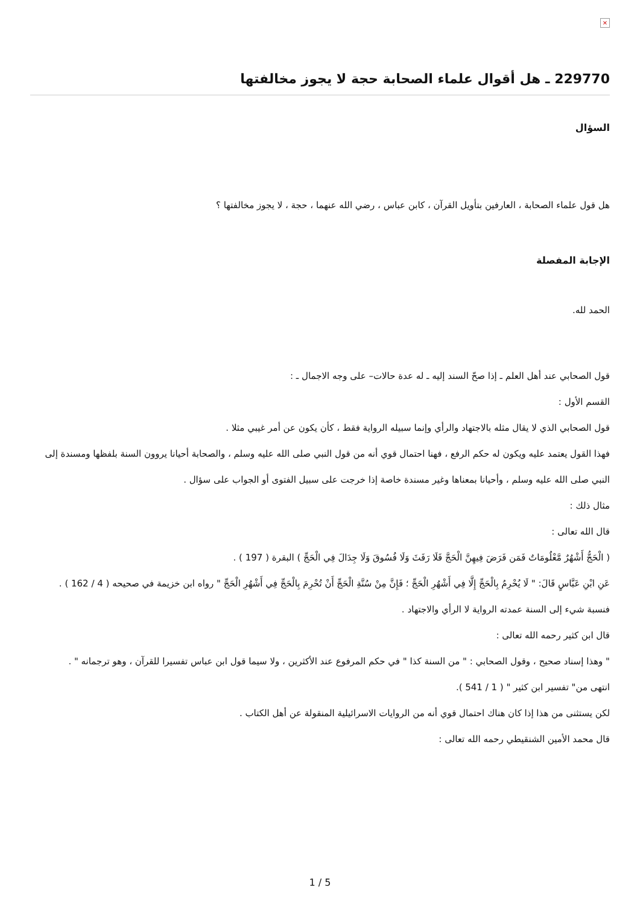×
229770 ـ هل أقوال علماء الصحابة حجة لا يجوز مخالفتها
السؤال
هل قول علماء الصحابة ، العارفين بتأويل القرآن ، كابن عباس ، رضي الله عنهما ، حجة ، لا يجوز مخالفتها ؟
الإجابة المفصلة
الحمد لله.
قول الصحابي عند أهل العلم ـ إذا صحّ السند إليه ـ له عدة حالات– على وجه الاجمال ـ :
القسم الأول :
قول الصحابي الذي لا يقال مثله بالاجتهاد والرأي وإنما سبيله الرواية فقط ، كأن يكون عن أمر غيبي مثلا .
فهذا القول يعتمد عليه ويكون له حكم الرفع ، فهنا احتمال قوي أنه من قول النبي صلى الله عليه وسلم ، والصحابة أحيانا يروون السنة بلفظها ومسندة إلى النبي صلى الله عليه وسلم ، وأحيانا بمعناها وغير مسندة خاصة إذا خرجت على سبيل الفتوى أو الجواب على سؤال .
مثال ذلك :
قال الله تعالى :
( الْحَجُّ أَشْهُرٌ مَّعْلُومَاتٌ فَمَن فَرَضَ فِيهِنَّ الْحَجَّ فَلَا رَفَثَ وَلَا فُسُوقَ وَلَا جِدَالَ فِي الْحَجِّ ) البقرة ( 197 ) .
عَنِ ابْنِ عَبَّاسٍ قَالَ: " لَا يُحْرِمُ بِالْحَجِّ إِلَّا فِي أَشْهُرِ الْحَجِّ ؛ فَإِنَّ مِنْ سُنَّةِ الْحَجِّ أَنْ تُحْرِمَ بِالْحَجِّ فِي أَشْهُرِ الْحَجِّ " رواه ابن خزيمة في صحيحه ( 4 / 162 ) .
فنسبة شيء إلى السنة عمدته الرواية لا الرأي والاجتهاد .
قال ابن كثير رحمه الله تعالى :
" وهذا إسناد صحيح ، وقول الصحابي : " من السنة كذا " في حكم المرفوع عند الأكثرين ، ولا سيما قول ابن عباس تفسيرا للقرآن ، وهو ترجمانه " .
انتهى من" تفسير ابن كثير " ( 1 / 541 ).
لكن يستثنى من هذا إذا كان هناك احتمال قوي أنه من الروايات الاسرائيلية المنقولة عن أهل الكتاب .
قال محمد الأمين الشنقيطي رحمه الله تعالى :
1 / 5